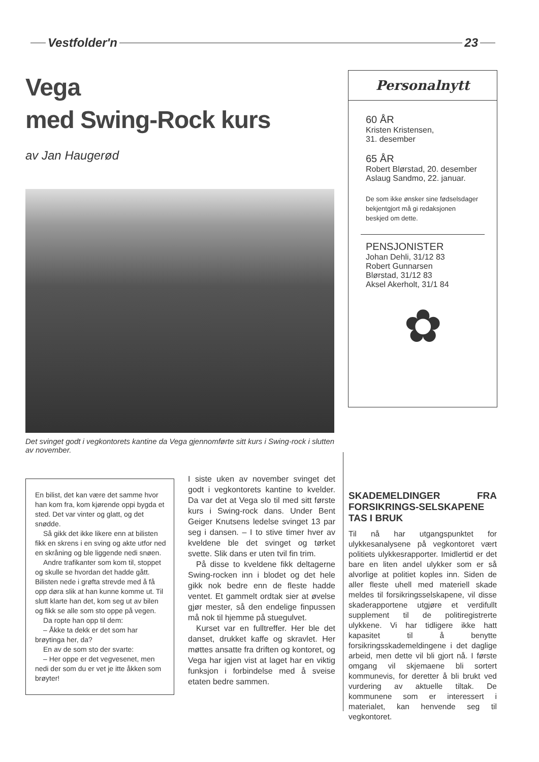Vestfolder'n 23
Vega
med Swing-Rock kurs
av Jan Haugerød
Det svinget godt i vegkontorets kantine da Vega gjennomførte sitt kurs i Swing-rock i slutten av november.
Personalnytt
60 ÅR
Kristen Kristensen,
31. desember
65 ÅR
Robert Blørstad, 20. desember
Aslaug Sandmo, 22. januar.
De som ikke ønsker sine fødselsdager bekjentgjort må gi redaksjonen beskjed om dette.
PENSJONISTER
Johan Dehli, 31/12 83
Robert Gunnarsen
Blørstad, 31/12 83
Aksel Akerholt, 31/1 84
✿
En bilist, det kan være det samme hvor han kom fra, kom kjørende oppi bygda et sted. Det var vinter og glatt, og det snødde.
Så gikk det ikke likere enn at bilisten fikk en skrens i en sving og akte utfor ned en skråning og ble liggende nedi snøen.
Andre trafikanter som kom til, stoppet og skulle se hvordan det hadde gått. Bilisten nede i grøfta strevde med å få opp døra slik at han kunne komme ut. Til slutt klarte han det, kom seg ut av bilen og fikk se alle som sto oppe på vegen.
Da ropte han opp til dem:
– Åkke ta dekk er det som har brøytinga her, da?
En av de som sto der svarte:
– Her oppe er det vegvesenet, men nedi der som du er vet je itte åkken som brøyter!
I siste uken av november svinget det godt i vegkontorets kantine to kvelder. Da var det at Vega slo til med sitt første kurs i Swing-rock dans. Under Bent Geiger Knutsens ledelse svinget 13 par seg i dansen. – I to stive timer hver av kveldene ble det svinget og tørket svette. Slik dans er uten tvil fin trim.
På disse to kveldene fikk deltagerne Swing-rocken inn i blodet og det hele gikk nok bedre enn de fleste hadde ventet. Et gammelt ordtak sier at øvelse gjør mester, så den endelige finpussen må nok til hjemme på stuegulvet.
Kurset var en fulltreffer. Her ble det danset, drukket kaffe og skravlet. Her møttes ansatte fra driften og kontoret, og Vega har igjen vist at laget har en viktig funksjon i forbindelse med å sveise etaten bedre sammen.
SKADEMELDINGER FRA FORSIKRINGS-SELSKAPENE TAS I BRUK
Til nå har utgangspunktet for ulykkesanalysene på vegkontoret vært politiets ulykkesrapporter. Imidlertid er det bare en liten andel ulykker som er så alvorlige at politiet koples inn. Siden de aller fleste uhell med materiell skade meldes til forsikringsselskapene, vil disse skaderapportene utgjøre et verdifullt supplement til de politiregistrerte ulykkene. Vi har tidligere ikke hatt kapasitet til å benytte forsikringsskademeldingene i det daglige arbeid, men dette vil bli gjort nå. I første omgang vil skjemaene bli sortert kommunevis, for deretter å bli brukt ved vurdering av aktuelle tiltak. De kommunene som er interessert i materialet, kan henvende seg til vegkontoret.